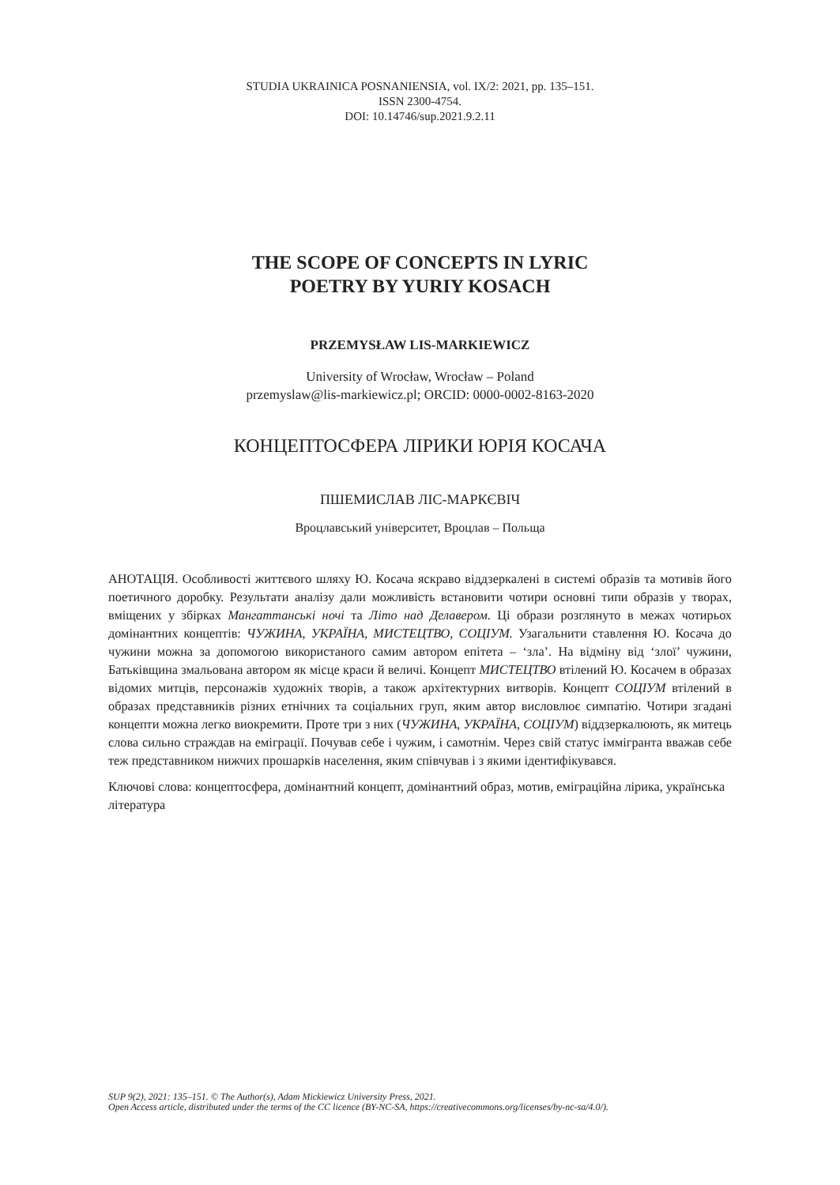STUDIA UKRAINICA POSNANIENSIA, vol. IX/2: 2021, pp. 135–151.
ISSN 2300-4754.
DOI: 10.14746/sup.2021.9.2.11
THE SCOPE OF CONCEPTS IN LYRIC
POETRY BY YURIY KOSACH
PRZEMYSŁAW LIS-MARKIEWICZ
University of Wrocław, Wrocław – Poland
przemyslaw@lis-markiewicz.pl; ORCID: 0000-0002-8163-2020
КОНЦЕПТОСФЕРА ЛІРИКИ ЮРІЯ КОСАЧА
ПШЕМИСЛАВ ЛІС-МАРКЄВІЧ
Вроцлавський університет, Вроцлав – Польща
АНОТАЦІЯ. Особливості життєвого шляху Ю. Косача яскраво віддзеркалені в системі образів та мотивів його поетичного доробку. Результати аналізу дали можливість встановити чотири основні типи образів у творах, вміщених у збірках Мангаттанські ночі та Літо над Делавером. Ці образи розглянуто в межах чотирьох домінантних концептів: ЧУЖИНА, УКРАЇНА, МИСТЕЦТВО, СОЦІУМ. Узагальнити ставлення Ю. Косача до чужини можна за допомогою використаного самим автором епітета – ‘зла’. На відміну від ‘злої’ чужини, Батьківщина змальована автором як місце краси й величі. Концепт МИСТЕЦТВО втілений Ю. Косачем в образах відомих митців, персонажів художніх творів, а також архітектурних витворів. Концепт СОЦІУМ втілений в образах представників різних етнічних та соціальних груп, яким автор висловлює симпатію. Чотири згадані концепти можна легко виокремити. Проте три з них (ЧУЖИНА, УКРАЇНА, СОЦІУМ) віддзеркалюють, як митець слова сильно страждав на еміграції. Почував себе і чужим, і самотнім. Через свій статус іммігранта вважав себе теж представником нижчих прошарків населення, яким співчував і з якими ідентифікувався.
Ключові слова: концептосфера, домінантний концепт, домінантний образ, мотив, еміграційна лірика, українська література
SUP 9(2), 2021: 135–151. © The Author(s), Adam Mickiewicz University Press, 2021.
Open Access article, distributed under the terms of the CC licence (BY-NC-SA, https://creativecommons.org/licenses/by-nc-sa/4.0/).